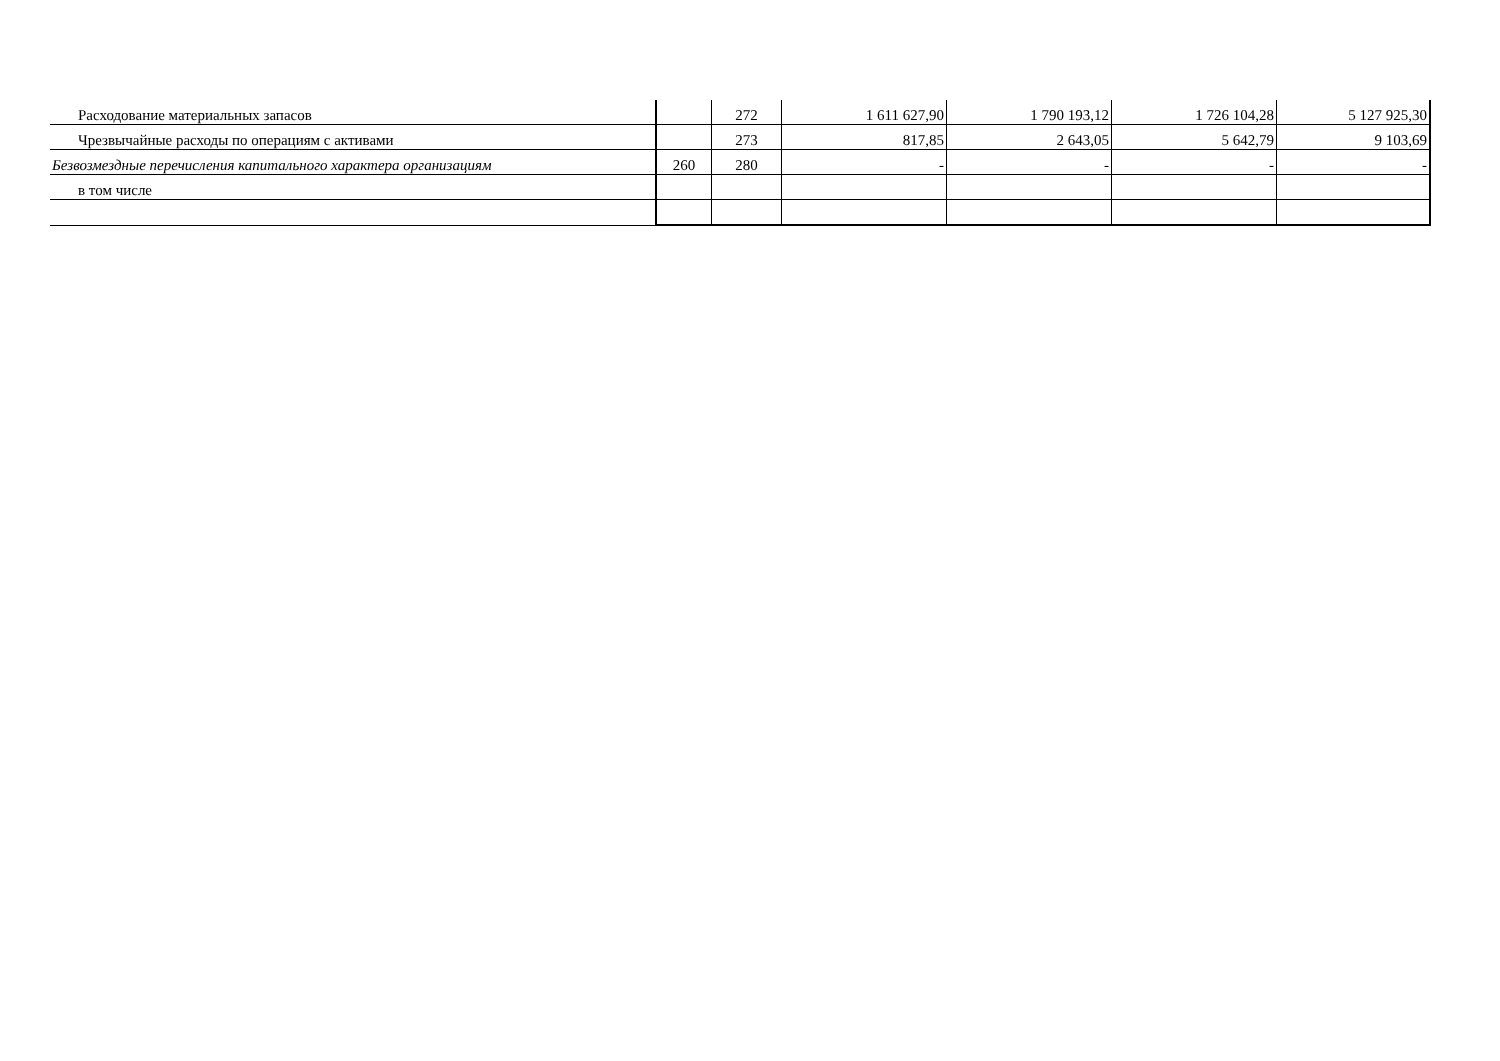| Расходование материальных запасов | | 272 | 1 611 627,90 | 1 790 193,12 | 1 726 104,28 | 5 127 925,30 |
| Чрезвычайные расходы по операциям с активами | | 273 | 817,85 | 2 643,05 | 5 642,79 | 9 103,69 |
| Безвозмездные перечисления капитального характера организациям | 260 | 280 | - | - | - | - |
| в том числе | | | | | | |